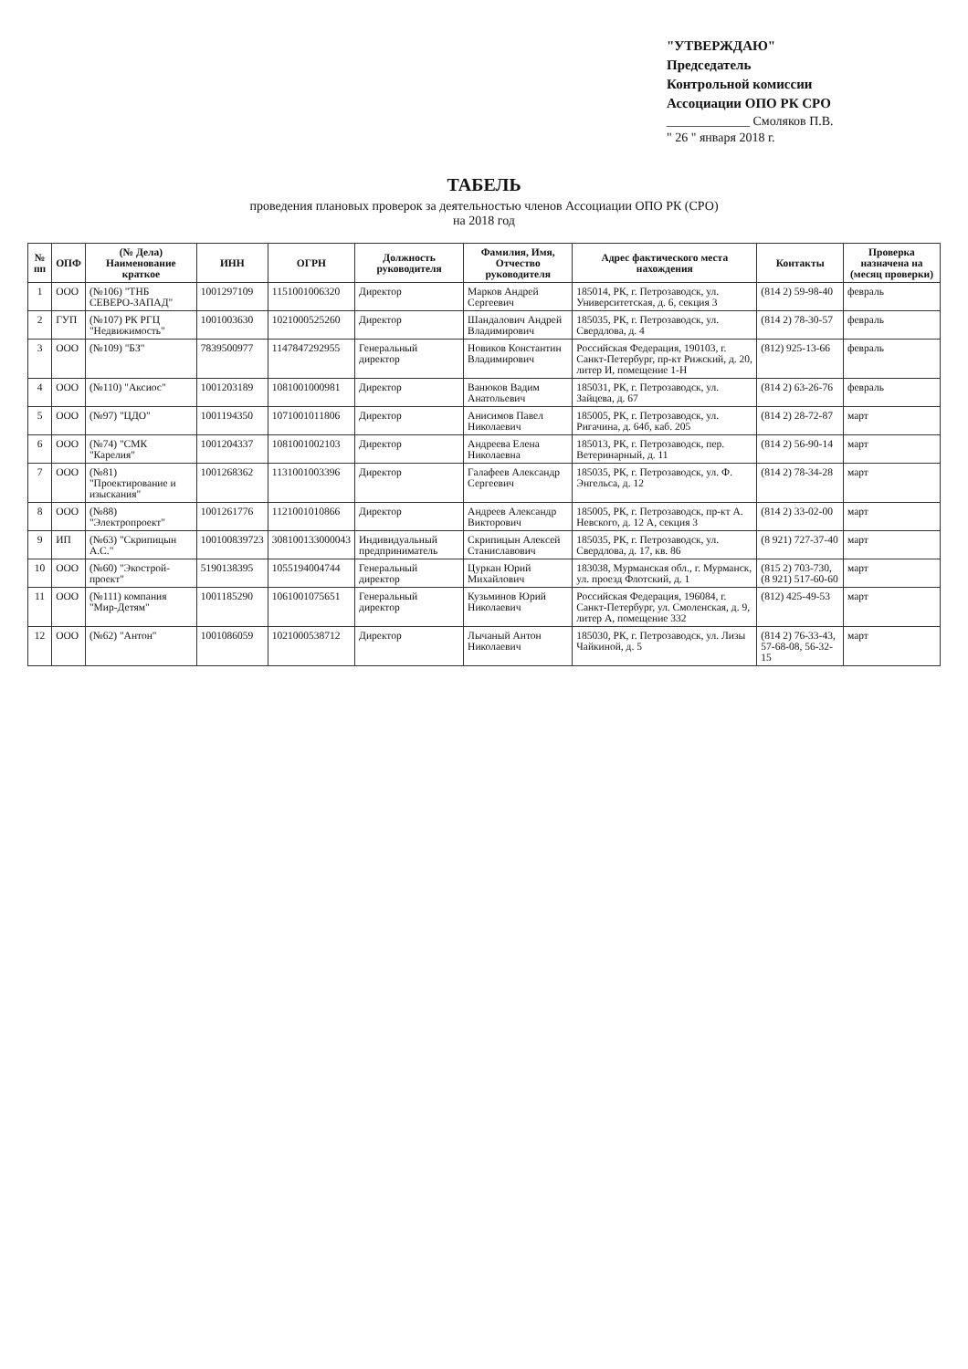"УТВЕРЖДАЮ"
Председатель
Контрольной комиссии
Ассоциации ОПО РК СРО
_____________ Смоляков П.В.
" 26 " января 2018 г.
ТАБЕЛЬ
проведения плановых проверок за деятельностью членов Ассоциации ОПО РК (СРО)
на 2018 год
| № пп | ОПФ | (№ Дела) Наименование краткое | ИНН | ОГРН | Должность руководителя | Фамилия, Имя, Отчество руководителя | Адрес фактического места нахождения | Контакты | Проверка назначена на (месяц проверки) |
| --- | --- | --- | --- | --- | --- | --- | --- | --- | --- |
| 1 | ООО | (№106) "ТНБ СЕВЕРО-ЗАПАД" | 1001297109 | 1151001006320 | Директор | Марков Андрей Сергеевич | 185014, РК, г. Петрозаводск, ул. Университетская, д. 6, секция 3 | (814 2) 59-98-40 | февраль |
| 2 | ГУП | (№107) РК РГЦ "Недвижимость" | 1001003630 | 1021000525260 | Директор | Шандалович Андрей Владимирович | 185035, РК, г. Петрозаводск, ул. Свердлова, д. 4 | (814 2) 78-30-57 | февраль |
| 3 | ООО | (№109) "БЗ" | 7839500977 | 1147847292955 | Генеральный директор | Новиков Константин Владимирович | Российская Федерация, 190103, г. Санкт-Петербург, пр-кт Рижский, д. 20, литер И, помещение 1-Н | (812) 925-13-66 | февраль |
| 4 | ООО | (№110) "Аксиос" | 1001203189 | 1081001000981 | Директор | Ванюков Вадим Анатольевич | 185031, РК, г. Петрозаводск, ул. Зайцева, д. 67 | (814 2) 63-26-76 | февраль |
| 5 | ООО | (№97) "ЦДО" | 1001194350 | 1071001011806 | Директор | Анисимов Павел Николаевич | 185005, РК, г. Петрозаводск, ул. Ригачина, д. 64б, каб. 205 | (814 2) 28-72-87 | март |
| 6 | ООО | (№74) "СМК "Карелия" | 1001204337 | 1081001002103 | Директор | Андреева Елена Николаевна | 185013, РК, г. Петрозаводск, пер. Ветеринарный, д. 11 | (814 2) 56-90-14 | март |
| 7 | ООО | (№81) "Проектирование и изыскания" | 1001268362 | 1131001003396 | Директор | Галафеев Александр Сергеевич | 185035, РК, г. Петрозаводск, ул. Ф. Энгельса, д. 12 | (814 2) 78-34-28 | март |
| 8 | ООО | (№88) "Электропроект" | 1001261776 | 1121001010866 | Директор | Андреев Александр Викторович | 185005, РК, г. Петрозаводск, пр-кт А. Невского, д. 12 А, секция 3 | (814 2) 33-02-00 | март |
| 9 | ИП | (№63) "Скрипицын А.С." | 100100839723 | 308100133000043 | Индивидуальный предприниматель | Скрипицын Алексей Станиславович | 185035, РК, г. Петрозаводск, ул. Свердлова, д. 17, кв. 86 | (8 921) 727-37-40 | март |
| 10 | ООО | (№60) "Экострой­проект" | 5190138395 | 1055194004744 | Генеральный директор | Цуркан Юрий Михайлович | 183038, Мурманская обл., г. Мурманск, ул. проезд Флотский, д. 1 | (815 2) 703-730, (8 921) 517-60-60 | март |
| 11 | ООО | (№111) компания "Мир-Детям" | 1001185290 | 1061001075651 | Генеральный директор | Кузьминов Юрий Николаевич | Российская Федерация, 196084, г. Санкт-Петербург, ул. Смоленская, д. 9, литер А, помещение 332 | (812) 425-49-53 | март |
| 12 | ООО | (№62) "Антон" | 1001086059 | 1021000538712 | Директор | Лычаный Антон Николаевич | 185030, РК, г. Петрозаводск, ул. Лизы Чайкиной, д. 5 | (814 2) 76-33-43, 57-68-08, 56-32-15 | март |